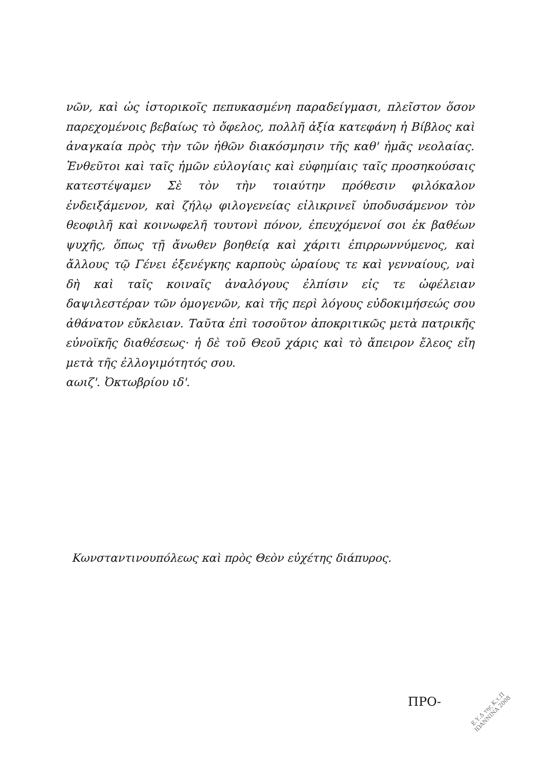νῶν, καὶ ὡς ἱστορικοῖς πεπυκασμένη παραδείγμασι, πλεῖστον ὅσον παρεχομένοις βεβαίως τὸ ὄφελος, πολλῆ ἀξία κατεφάνη ἡ Βίβλος καὶ ἀναγκαία πρὸς τὴν τῶν ἠθῶν διακόσμησιν τῆς καθ' ἡμᾶς νεολαίας. Ἐνθεῦτοι καὶ ταῖς ἡμῶν εὐλογίαις καὶ εὐφημίαις ταῖς προσηκούσαις κατεστέψαμεν Σὲ τὸν τὴν τοιαύτην πρόθεσιν φιλόκαλον ἐνδειξάμενον, καὶ ζήλῳ φιλογενείας εἰλικρινεῖ ὑποδυσάμενον τὸν θεοφιλῆ καὶ κοινωφελῆ τουτονὶ πόνον, ἐπευχόμενοί σοι ἐκ βαθέων ψυχῆς, ὅπως τῇ ἄνωθεν βοηθείᾳ καὶ χάριτι ἐπιρρωννύμενος, καὶ ἄλλους τῷ Γένει ἐξενέγκης καρποὺς ὡραίους τε καὶ γενναίους, ναὶ δὴ καὶ ταῖς κοιναῖς ἀναλόγους ἐλπίσιν εἰς τε ὠφέλειαν δαψιλεστέραν τῶν ὁμογενῶν, καὶ τῆς περὶ λόγους εὐδοκιμήσεώς σου ἀθάνατον εὔκλειαν. Ταῦτα ἐπὶ τοσοῦτον ἀποκριτικῶς μετὰ πατρικῆς εὐνοϊκῆς διαθέσεως· ἡ δὲ τοῦ Θεοῦ χάρις καὶ τὸ ἄπειρον ἔλεος εἴη μετὰ τῆς ἐλλογιμότητός σου.
αωιζ'. Ὀκτωβρίου ιδ'.
Κωνσταντινουπόλεως καὶ πρὸς Θεὸν εὐχέτης διάπυρος.
ΠΡΟ-
Ε.Υ.Δ της Κ.τ.Π
ΙΩΑΝΝΙΝΑ 2008